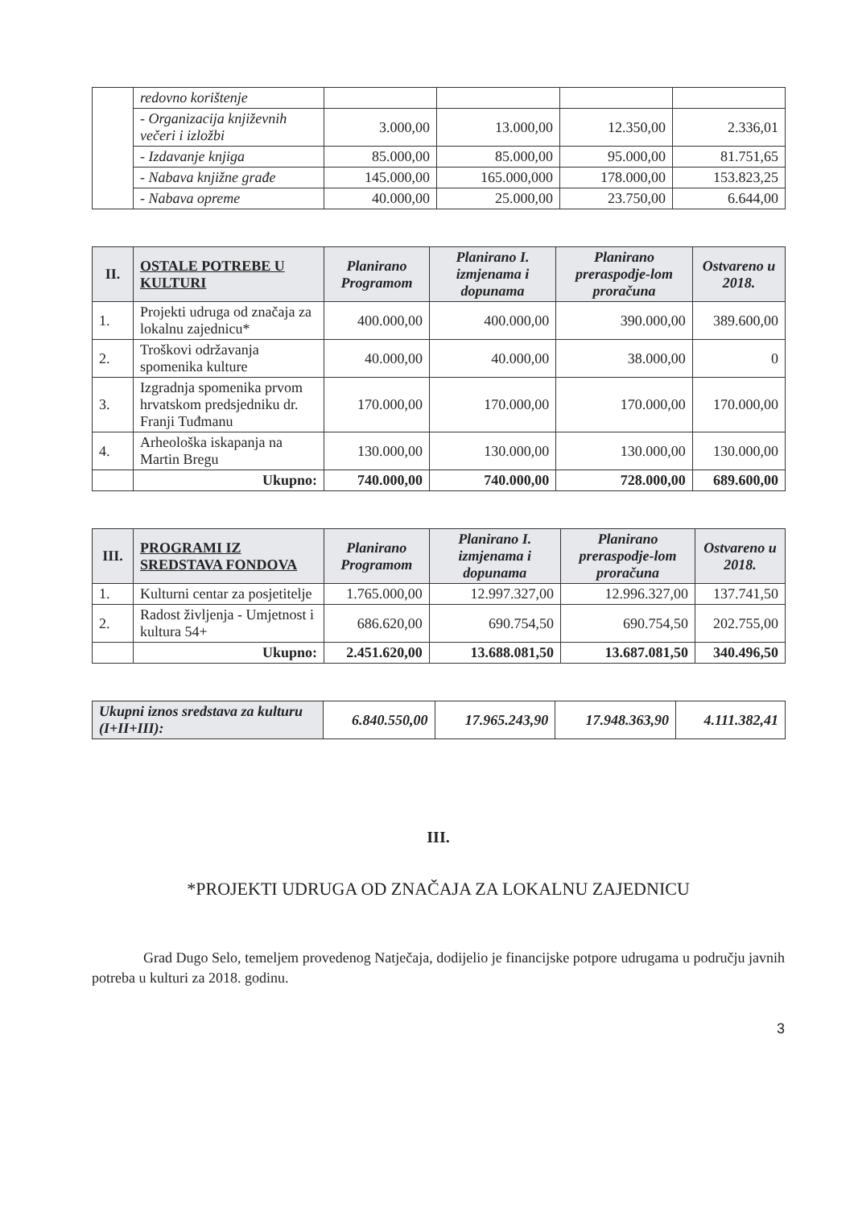| | redovno korištenje | | | | |
| | - Organizacija književnih večeri i izložbi | 3.000,00 | 13.000,00 | 12.350,00 | 2.336,01 |
| | - Izdavanje knjiga | 85.000,00 | 85.000,00 | 95.000,00 | 81.751,65 |
| | - Nabava knjižne građe | 145.000,00 | 165.000,000 | 178.000,00 | 153.823,25 |
| | - Nabava opreme | 40.000,00 | 25.000,00 | 23.750,00 | 6.644,00 |
| II. | OSTALE POTREBE U KULTURI | Planirano Programom | Planirano I. izmjenama i dopunama | Planirano preraspodje-lom proračuna | Ostvareno u 2018. |
| --- | --- | --- | --- | --- | --- |
| 1. | Projekti udruga od značaja za lokalnu zajednicu* | 400.000,00 | 400.000,00 | 390.000,00 | 389.600,00 |
| 2. | Troškovi održavanja spomenika kulture | 40.000,00 | 40.000,00 | 38.000,00 | 0 |
| 3. | Izgradnja spomenika prvom hrvatskom predsjedniku dr. Franji Tuđmanu | 170.000,00 | 170.000,00 | 170.000,00 | 170.000,00 |
| 4. | Arheološka iskapanja na Martin Bregu | 130.000,00 | 130.000,00 | 130.000,00 | 130.000,00 |
| | Ukupno: | 740.000,00 | 740.000,00 | 728.000,00 | 689.600,00 |
| III. | PROGRAMI IZ SREDSTAVA FONDOVA | Planirano Programom | Planirano I. izmjenama i dopunama | Planirano preraspodje-lom proračuna | Ostvareno u 2018. |
| --- | --- | --- | --- | --- | --- |
| 1. | Kulturni centar za posjetitelje | 1.765.000,00 | 12.997.327,00 | 12.996.327,00 | 137.741,50 |
| 2. | Radost življenja - Umjetnost i kultura 54+ | 686.620,00 | 690.754,50 | 690.754,50 | 202.755,00 |
| | Ukupno: | 2.451.620,00 | 13.688.081,50 | 13.687.081,50 | 340.496,50 |
| Ukupni iznos sredstava za kulturu (I+II+III): | 6.840.550,00 | 17.965.243,90 | 17.948.363,90 | 4.111.382,41 |
III.
*PROJEKTI UDRUGA OD ZNAČAJA ZA LOKALNU ZAJEDNICU
Grad Dugo Selo, temeljem provedenog Natječaja, dodijelio je financijske potpore udrugama u području javnih potreba u kulturi za 2018. godinu.
3